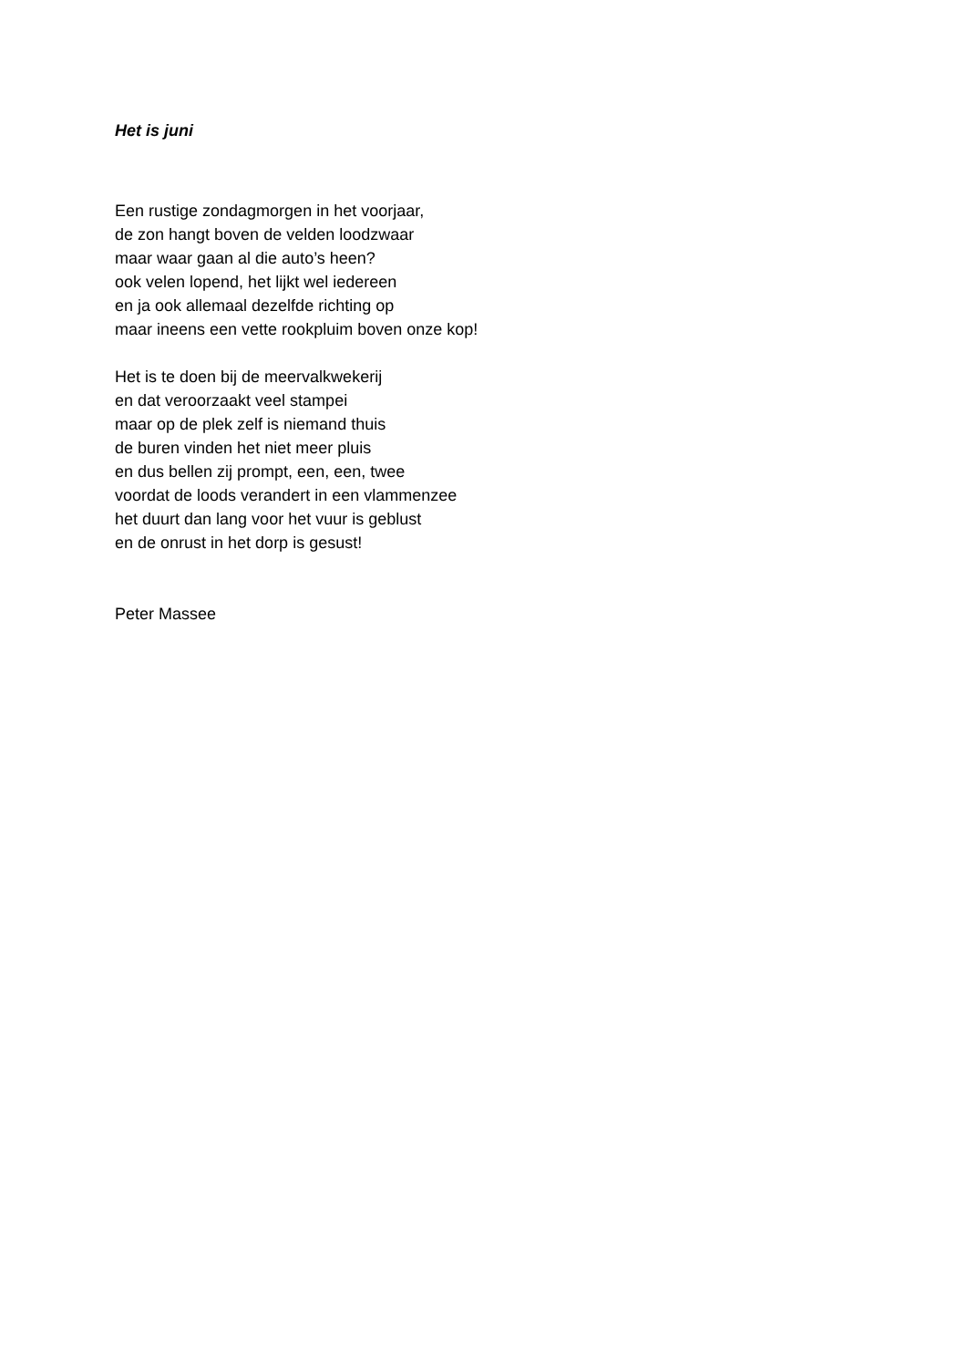Het is juni
Een rustige zondagmorgen in het voorjaar,
de zon hangt boven de velden loodzwaar
maar waar gaan al die auto’s heen?
ook velen lopend, het lijkt wel iedereen
en ja ook allemaal dezelfde richting op
maar ineens een vette rookpluim boven onze kop!
Het is te doen bij de meervalkwekerij
en dat veroorzaakt veel stampei
maar op de plek zelf is niemand thuis
de buren vinden het niet meer pluis
en dus bellen zij prompt, een, een, twee
voordat de loods verandert in een vlammenzee
het duurt dan lang voor het vuur is geblust
en de onrust in het dorp is gesust!
Peter Massee